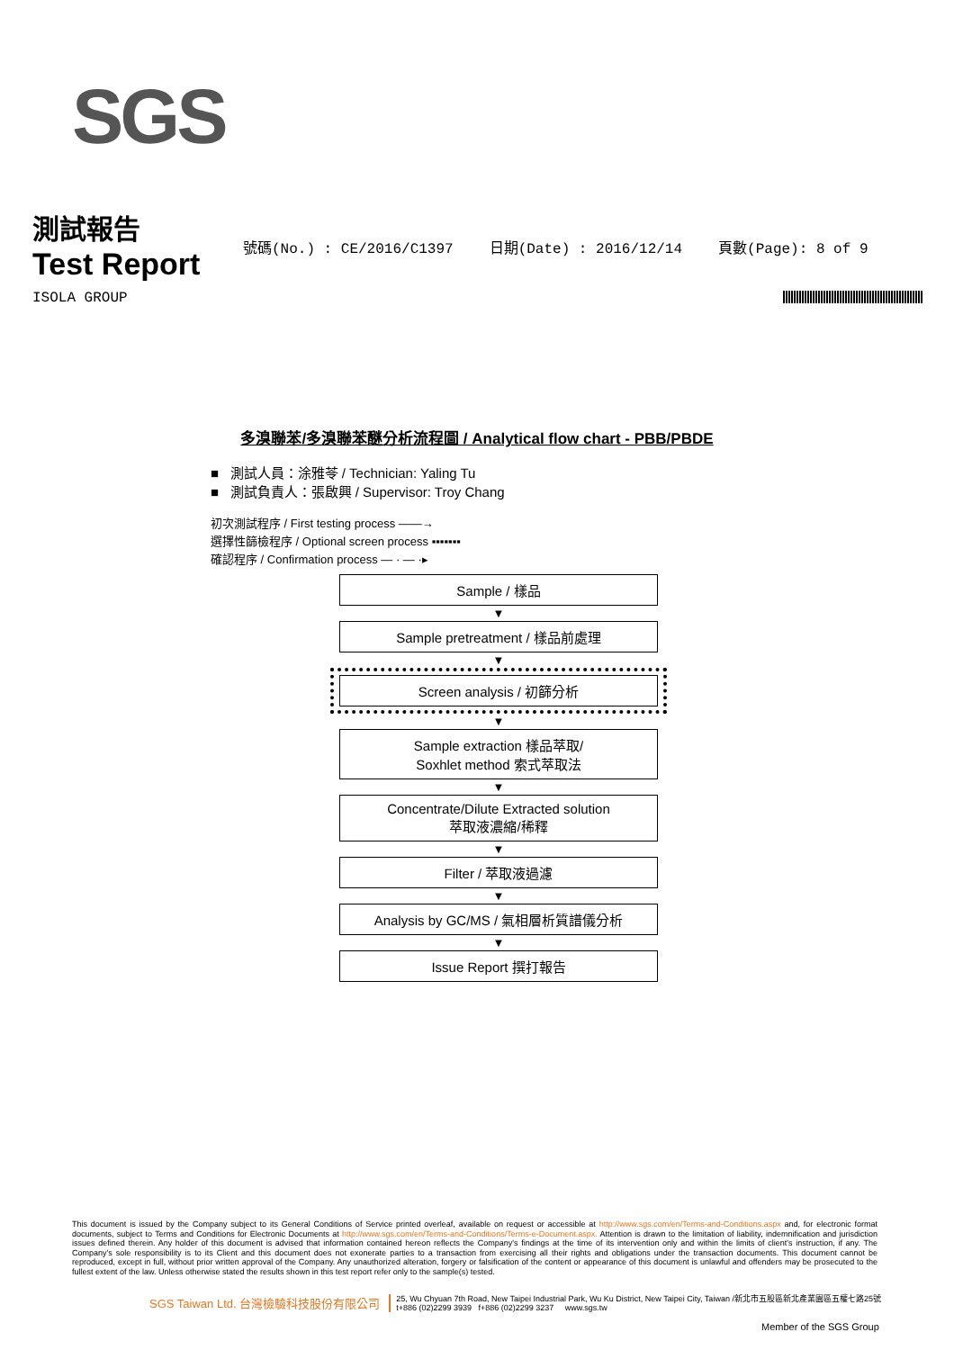SGS
測試報告
Test Report
號碼(No.) : CE/2016/C1397 日期(Date) : 2016/12/14 頁數(Page): 8 of 9
ISOLA GROUP
多溴聯苯/多溴聯苯醚分析流程圖 / Analytical flow chart - PBB/PBDE
■ 測試人員：涂雅苓 / Technician: Yaling Tu
■ 測試負責人：張啟興 / Supervisor: Troy Chang
初次測試程序 / First testing process ——→
選擇性篩檢程序 / Optional screen process ▪▪▪▪▪▪▪
確認程序 / Confirmation process — · — ·▸
Sample / 樣品
▼
Sample pretreatment / 樣品前處理
▼
Screen analysis / 初篩分析
▼
Sample extraction 樣品萃取/
Soxhlet method 索式萃取法
▼
Concentrate/Dilute Extracted solution
萃取液濃縮/稀釋
▼
Filter / 萃取液過濾
▼
Analysis by GC/MS / 氣相層析質譜儀分析
▼
Issue Report 撰打報告
This document is issued by the Company subject to its General Conditions of Service printed overleaf, available on request or accessible at http://www.sgs.com/en/Terms-and-Conditions.aspx and, for electronic format documents, subject to Terms and Conditions for Electronic Documents at http://www.sgs.com/en/Terms-and-Conditions/Terms-e-Document.aspx. Attention is drawn to the limitation of liability, indemnification and jurisdiction issues defined therein. Any holder of this document is advised that information contained hereon reflects the Company's findings at the time of its intervention only and within the limits of client's instruction, if any. The Company's sole responsibility is to its Client and this document does not exonerate parties to a transaction from exercising all their rights and obligations under the transaction documents. This document cannot be reproduced, except in full, without prior written approval of the Company. Any unauthorized alteration, forgery or falsification of the content or appearance of this document is unlawful and offenders may be prosecuted to the fullest extent of the law. Unless otherwise stated the results shown in this test report refer only to the sample(s) tested.
SGS Taiwan Ltd. 台灣檢驗科技股份有限公司 25, Wu Chyuan 7th Road, New Taipei Industrial Park, Wu Ku District, New Taipei City, Taiwan /新北市五股區新北產業園區五權七路25號
t+886 (02)2299 3939 f+886 (02)2299 3237 www.sgs.tw
Member of the SGS Group